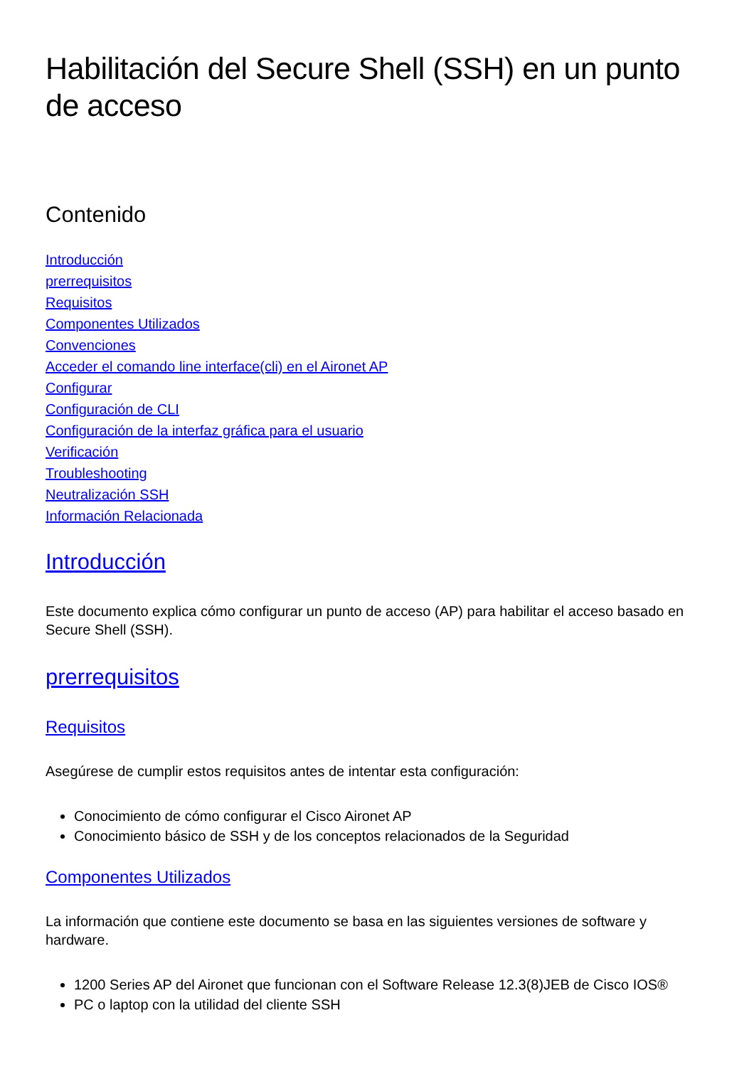Habilitación del Secure Shell (SSH) en un punto de acceso
Contenido
Introducción
prerrequisitos
Requisitos
Componentes Utilizados
Convenciones
Acceder el comando line interface(cli) en el Aironet AP
Configurar
Configuración de CLI
Configuración de la interfaz gráfica para el usuario
Verificación
Troubleshooting
Neutralización SSH
Información Relacionada
Introducción
Este documento explica cómo configurar un punto de acceso (AP) para habilitar el acceso basado en Secure Shell (SSH).
prerrequisitos
Requisitos
Asegúrese de cumplir estos requisitos antes de intentar esta configuración:
Conocimiento de cómo configurar el Cisco Aironet AP
Conocimiento básico de SSH y de los conceptos relacionados de la Seguridad
Componentes Utilizados
La información que contiene este documento se basa en las siguientes versiones de software y hardware.
1200 Series AP del Aironet que funcionan con el Software Release 12.3(8)JEB de Cisco IOS®
PC o laptop con la utilidad del cliente SSH